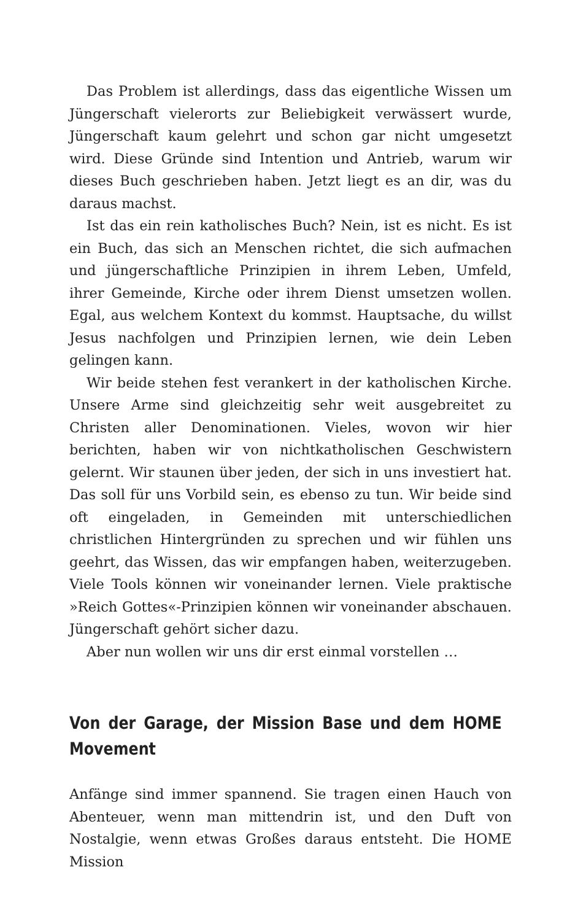Das Problem ist allerdings, dass das eigentliche Wissen um Jüngerschaft vielerorts zur Beliebigkeit verwässert wurde, Jüngerschaft kaum gelehrt und schon gar nicht umgesetzt wird. Diese Gründe sind Intention und Antrieb, warum wir dieses Buch geschrieben haben. Jetzt liegt es an dir, was du daraus machst.
Ist das ein rein katholisches Buch? Nein, ist es nicht. Es ist ein Buch, das sich an Menschen richtet, die sich aufmachen und jüngerschaftliche Prinzipien in ihrem Leben, Umfeld, ihrer Gemeinde, Kirche oder ihrem Dienst umsetzen wollen. Egal, aus welchem Kontext du kommst. Hauptsache, du willst Jesus nachfolgen und Prinzipien lernen, wie dein Leben gelingen kann.
Wir beide stehen fest verankert in der katholischen Kirche. Unsere Arme sind gleichzeitig sehr weit ausgebreitet zu Christen aller Denominationen. Vieles, wovon wir hier berichten, haben wir von nichtkatholischen Geschwistern gelernt. Wir staunen über jeden, der sich in uns investiert hat. Das soll für uns Vorbild sein, es ebenso zu tun. Wir beide sind oft eingeladen, in Gemeinden mit unterschiedlichen christlichen Hintergründen zu sprechen und wir fühlen uns geehrt, das Wissen, das wir empfangen haben, weiterzugeben. Viele Tools können wir voneinander lernen. Viele praktische »Reich Gottes«-Prinzipien können wir voneinander abschauen. Jüngerschaft gehört sicher dazu.
Aber nun wollen wir uns dir erst einmal vorstellen …
Von der Garage, der Mission Base und dem HOME Movement
Anfänge sind immer spannend. Sie tragen einen Hauch von Abenteuer, wenn man mittendrin ist, und den Duft von Nostalgie, wenn etwas Großes daraus entsteht. Die HOME Mission